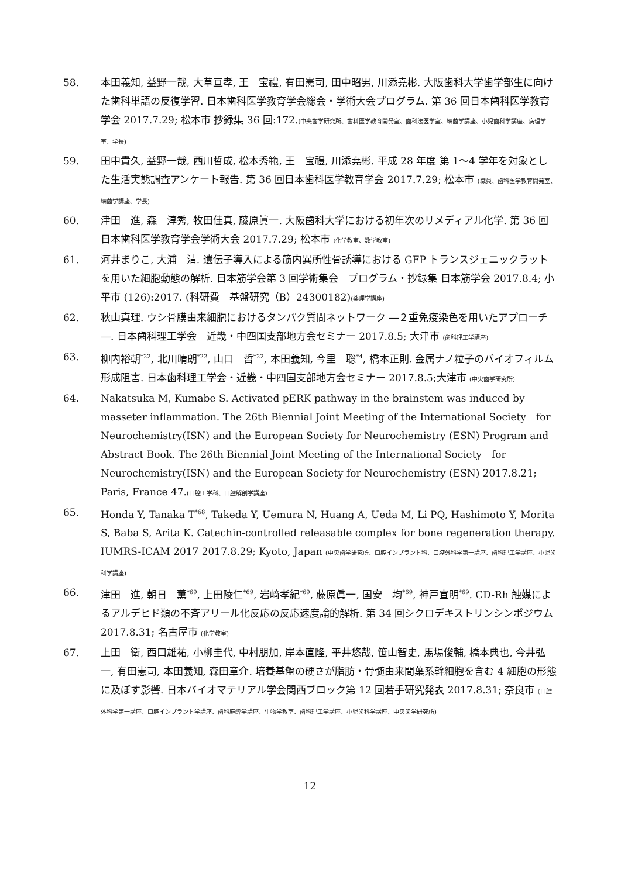58. 本田義知, 益野一哉, 大草亘孝, 王　宝禮, 有田憲司, 田中昭男, 川添堯彬. 大阪歯科大学歯学部生に向けた歯科単語の反復学習. 日本歯科医学教育学会総会・学術大会プログラム. 第 36 回日本歯科医学教育学会 2017.7.29; 松本市 抄録集 36 回:172.(中央歯学研究所、歯科医学教育開発室、歯科法医学室、細菌学講座、小児歯科学講座、病理学室、学長)
59. 田中貴久, 益野一哉, 西川哲成, 松本秀範, 王　宝禮, 川添堯彬. 平成 28 年度 第 1〜4 学年を対象とした生活実態調査アンケート報告. 第 36 回日本歯科医学教育学会 2017.7.29; 松本市 (職員、歯科医学教育開発室、細菌学講座、学長)
60. 津田　進, 森　淳秀, 牧田佳真, 藤原眞一. 大阪歯科大学における初年次のリメディアル化学. 第 36 回日本歯科医学教育学会学術大会 2017.7.29; 松本市 (化学教室、数学教室)
61. 河井まりこ, 大浦　清. 遺伝子導入による筋内異所性骨誘導における GFP トランスジェニックラットを用いた細胞動態の解析. 日本筋学会第 3 回学術集会　プログラム・抄録集 日本筋学会 2017.8.4; 小平市 (126):2017. (科研費　基盤研究（B）24300182)(薬理学講座)
62. 秋山真理. ウシ骨膜由来細胞におけるタンパク質間ネットワーク ―２重免疫染色を用いたアプローチ―. 日本歯科理工学会　近畿・中四国支部地方会セミナー 2017.8.5; 大津市 (歯科理工学講座)
63. 柳内裕朝<sup>*22</sup>, 北川晴朗<sup>*22</sup>, 山口　哲<sup>*22</sup>, 本田義知, 今里　聡<sup>*4</sup>, 橋本正則. 金属ナノ粒子のバイオフィルム形成阻害. 日本歯科理工学会・近畿・中四国支部地方会セミナー 2017.8.5;大津市 (中央歯学研究所)
64. Nakatsuka M, Kumabe S. Activated pERK pathway in the brainstem was induced by masseter inflammation. The 26th Biennial Joint Meeting of the International Society　for Neurochemistry(ISN) and the European Society for Neurochemistry (ESN) Program and Abstract Book. The 26th Biennial Joint Meeting of the International Society　for Neurochemistry(ISN) and the European Society for Neurochemistry (ESN) 2017.8.21; Paris, France 47.(口腔工学科、口腔解剖学講座)
65. Honda Y, Tanaka T<sup>*68</sup>, Takeda Y, Uemura N, Huang A, Ueda M, Li PQ, Hashimoto Y, Morita S, Baba S, Arita K. Catechin-controlled releasable complex for bone regeneration therapy. IUMRS-ICAM 2017 2017.8.29; Kyoto, Japan (中央歯学研究所、口腔インプラント科、口腔外科学第一講座、歯科理工学講座、小児歯科学講座)
66. 津田　進, 朝日　薫<sup>*69</sup>, 上田陵仁<sup>*69</sup>, 岩﨑孝紀<sup>*69</sup>, 藤原眞一, 国安　均<sup>*69</sup>, 神戸宣明<sup>*69</sup>. CD-Rh 触媒によるアルデヒド類の不斉アリール化反応の反応速度論的解析. 第 34 回シクロデキストリンシンポジウム 2017.8.31; 名古屋市 (化学教室)
67. 上田　衛, 西口雄祐, 小柳圭代, 中村朋加, 岸本直隆, 平井悠哉, 笹山智史, 馬場俊輔, 橋本典也, 今井弘一, 有田憲司, 本田義知, 森田章介. 培養基盤の硬さが脂肪・骨髄由来間葉系幹細胞を含む 4 細胞の形態に及ぼす影響. 日本バイオマテリアル学会関西ブロック第 12 回若手研究発表 2017.8.31; 奈良市 (口腔外科学第一講座、口腔インプラント学講座、歯科麻酔学講座、生物学教室、歯科理工学講座、小児歯科学講座、中央歯学研究所)
12